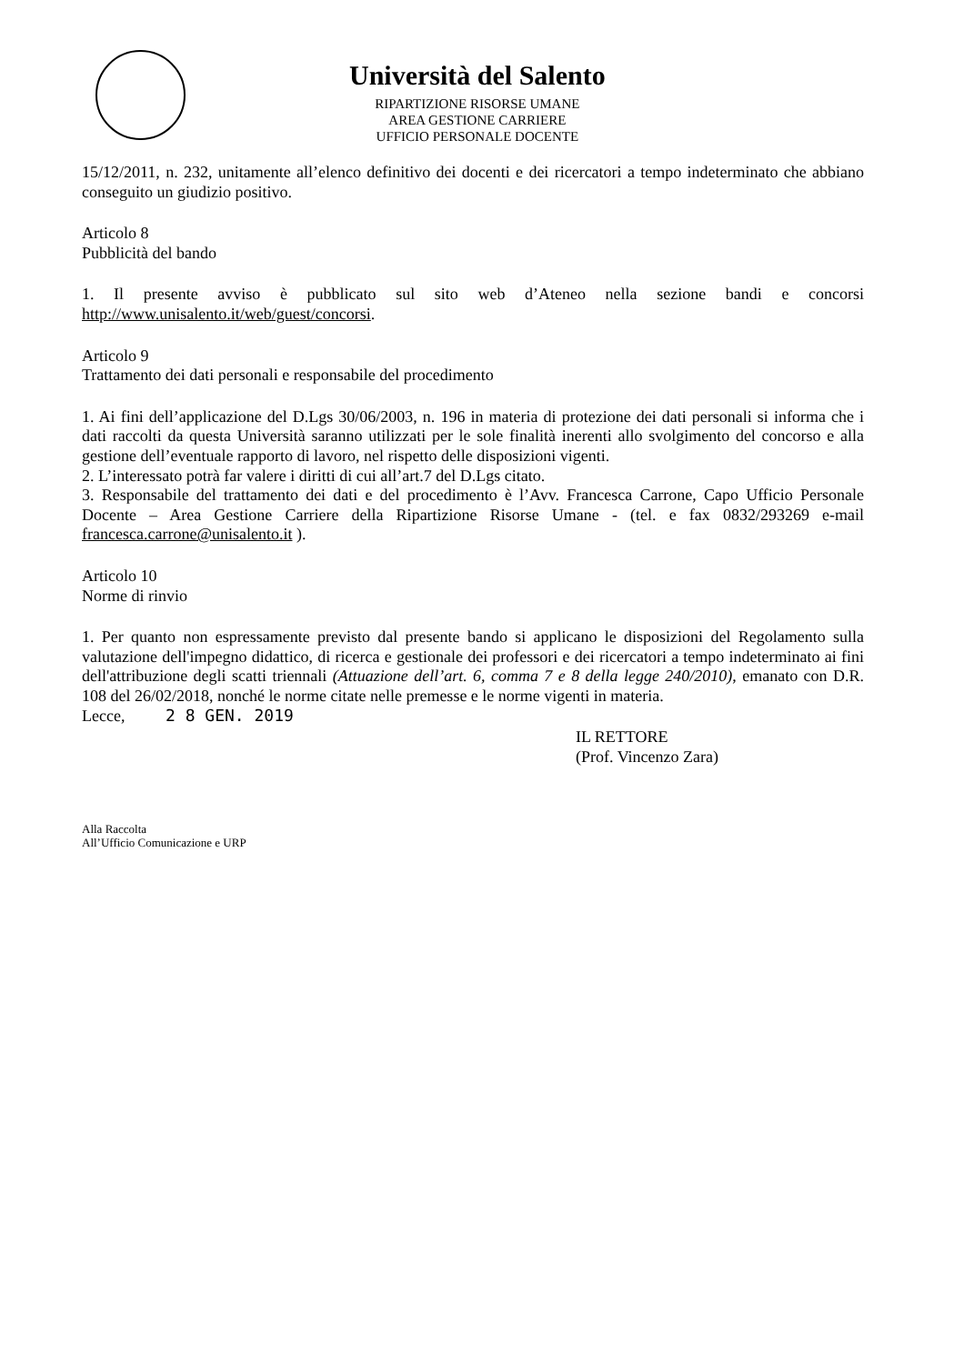Università del Salento
RIPARTIZIONE RISORSE UMANE
AREA GESTIONE CARRIERE
UFFICIO PERSONALE DOCENTE
15/12/2011, n. 232, unitamente all’elenco definitivo dei docenti e dei ricercatori a tempo indeterminato che abbiano conseguito un giudizio positivo.
Articolo 8
Pubblicità del bando
1. Il presente avviso è pubblicato sul sito web d’Ateneo nella sezione bandi e concorsi http://www.unisalento.it/web/guest/concorsi.
Articolo 9
Trattamento dei dati personali e responsabile del procedimento
1. Ai fini dell’applicazione del D.Lgs 30/06/2003, n. 196 in materia di protezione dei dati personali si informa che i dati raccolti da questa Università saranno utilizzati per le sole finalità inerenti allo svolgimento del concorso e alla gestione dell’eventuale rapporto di lavoro, nel rispetto delle disposizioni vigenti.
2. L’interessato potrà far valere i diritti di cui all’art.7 del D.Lgs citato.
3. Responsabile del trattamento dei dati e del procedimento è l’Avv. Francesca Carrone, Capo Ufficio Personale Docente – Area Gestione Carriere della Ripartizione Risorse Umane - (tel. e fax 0832/293269 e-mail francesca.carrone@unisalento.it ).
Articolo 10
Norme di rinvio
1. Per quanto non espressamente previsto dal presente bando si applicano le disposizioni del Regolamento sulla valutazione dell'impegno didattico, di ricerca e gestionale dei professori e dei ricercatori a tempo indeterminato ai fini dell'attribuzione degli scatti triennali (Attuazione dell’art. 6, comma 7 e 8 della legge 240/2010), emanato con D.R. 108 del 26/02/2018, nonché le norme citate nelle premesse e le norme vigenti in materia.
Lecce, 2 8 GEN. 2019
IL RETTORE
(Prof. Vincenzo Zara)
Alla Raccolta
All’Ufficio Comunicazione e URP